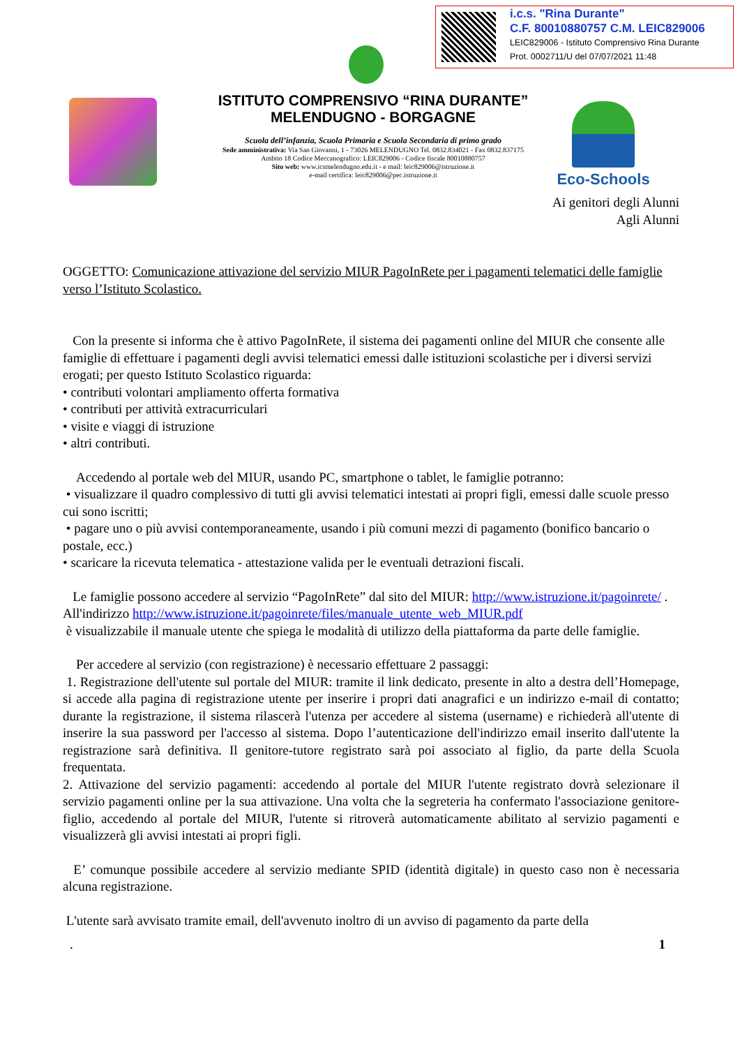i.c.s. "Rina Durante"
C.F. 80010880757 C.M. LEIC829006
LEIC829006 - Istituto Comprensivo Rina Durante
Prot. 0002711/U del 07/07/2021 11:48
ISTITUTO COMPRENSIVO “RINA DURANTE”
MELENDUGNO - BORGAGNE
Scuola dell’infanzia, Scuola Primaria e Scuola Secondaria di primo grado
Sede amministrativa: Via San Giovanni, 1 - 73026 MELENDUGNO Tel. 0832.834021 - Fax 0832.837175
Ambito 18 Codice Meccanografico: LEIC829006 - Codice fiscale 80010880757
Sito web: www.icsmelendugno.edu.it - e mail: leic829006@istruzione.it
e-mail certifica: leic829006@pec.istruzione.it
Eco-Schools
Ai genitori degli Alunni
Agli Alunni
OGGETTO: Comunicazione attivazione del servizio MIUR PagoInRete per i pagamenti telematici delle famiglie verso l’Istituto Scolastico.
Con la presente si informa che è attivo PagoInRete, il sistema dei pagamenti online del MIUR che consente alle famiglie di effettuare i pagamenti degli avvisi telematici emessi dalle istituzioni scolastiche per i diversi servizi erogati; per questo Istituto Scolastico riguarda:
• contributi volontari ampliamento offerta formativa
• contributi per attività extracurriculari
• visite e viaggi di istruzione
• altri contributi.
Accedendo al portale web del MIUR, usando PC, smartphone o tablet, le famiglie potranno:
• visualizzare il quadro complessivo di tutti gli avvisi telematici intestati ai propri figli, emessi dalle scuole presso cui sono iscritti;
• pagare uno o più avvisi contemporaneamente, usando i più comuni mezzi di pagamento (bonifico bancario o postale, ecc.)
• scaricare la ricevuta telematica - attestazione valida per le eventuali detrazioni fiscali.
Le famiglie possono accedere al servizio “PagoInRete” dal sito del MIUR: http://www.istruzione.it/pagoinrete/ .
All'indirizzo http://www.istruzione.it/pagoinrete/files/manuale_utente_web_MIUR.pdf
è visualizzabile il manuale utente che spiega le modalità di utilizzo della piattaforma da parte delle famiglie.
Per accedere al servizio (con registrazione) è necessario effettuare 2 passaggi:
1. Registrazione dell'utente sul portale del MIUR: tramite il link dedicato, presente in alto a destra dell’Homepage, si accede alla pagina di registrazione utente per inserire i propri dati anagrafici e un indirizzo e-mail di contatto; durante la registrazione, il sistema rilascerà l'utenza per accedere al sistema (username) e richiederà all'utente di inserire la sua password per l'accesso al sistema. Dopo l’autenticazione dell'indirizzo email inserito dall'utente la registrazione sarà definitiva. Il genitore-tutore registrato sarà poi associato al figlio, da parte della Scuola frequentata.
2. Attivazione del servizio pagamenti: accedendo al portale del MIUR l'utente registrato dovrà selezionare il servizio pagamenti online per la sua attivazione. Una volta che la segreteria ha confermato l'associazione genitore-figlio, accedendo al portale del MIUR, l'utente si ritroverà automaticamente abilitato al servizio pagamenti e visualizzerà gli avvisi intestati ai propri figli.
E’ comunque possibile accedere al servizio mediante SPID (identità digitale) in questo caso non è necessaria alcuna registrazione.
L'utente sarà avvisato tramite email, dell'avvenuto inoltro di un avviso di pagamento da parte della
. 1